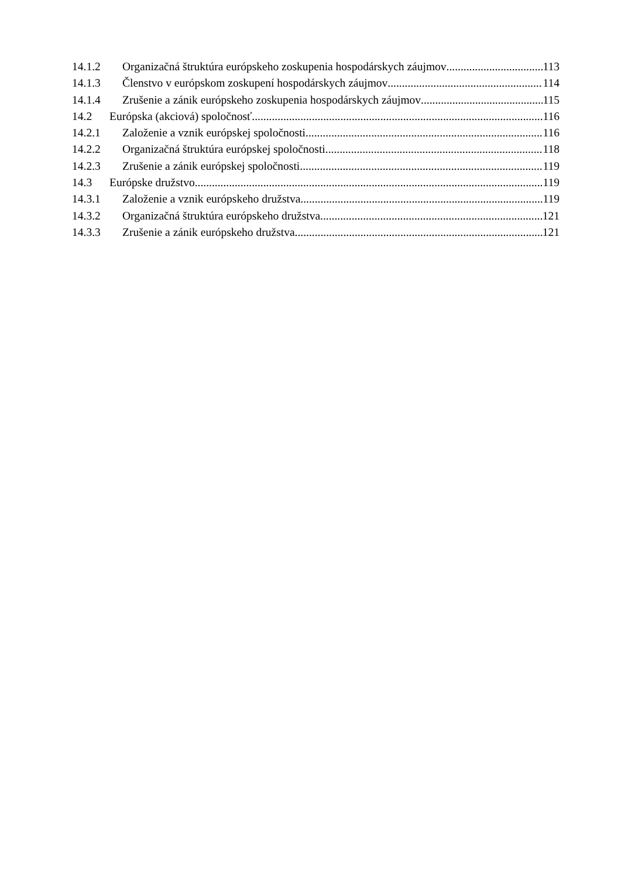14.1.2 Organizačná štruktúra európskeho zoskupenia hospodárskych záujmov 113
14.1.3 Členstvo v európskom zoskupení hospodárskych záujmov 114
14.1.4 Zrušenie a zánik európskeho zoskupenia hospodárskych záujmov 115
14.2 Európska (akciová) spoločnosť 116
14.2.1 Založenie a vznik európskej spoločnosti 116
14.2.2 Organizačná štruktúra európskej spoločnosti 118
14.2.3 Zrušenie a zánik európskej spoločnosti 119
14.3 Európske družstvo 119
14.3.1 Založenie a vznik európskeho družstva 119
14.3.2 Organizačná štruktúra európskeho družstva 121
14.3.3 Zrušenie a zánik európskeho družstva 121